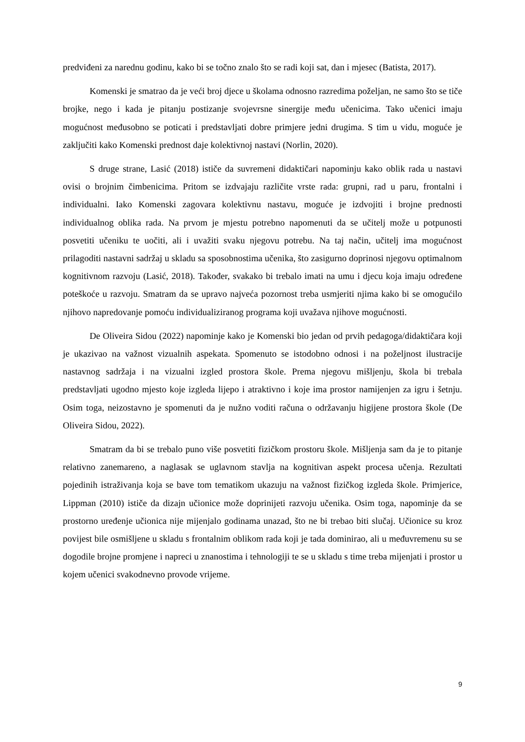predviđeni za narednu godinu, kako bi se točno znalo što se radi koji sat, dan i mjesec (Batista, 2017).
Komenski je smatrao da je veći broj djece u školama odnosno razredima poželjan, ne samo što se tiče brojke, nego i kada je pitanju postizanje svojevrsne sinergije među učenicima. Tako učenici imaju mogućnost međusobno se poticati i predstavljati dobre primjere jedni drugima. S tim u vidu, moguće je zaključiti kako Komenski prednost daje kolektivnoj nastavi (Norlin, 2020).
S druge strane, Lasić (2018) ističe da suvremeni didaktičari napominju kako oblik rada u nastavi ovisi o brojnim čimbenicima. Pritom se izdvajaju različite vrste rada: grupni, rad u paru, frontalni i individualni. Iako Komenski zagovara kolektivnu nastavu, moguće je izdvojiti i brojne prednosti individualnog oblika rada. Na prvom je mjestu potrebno napomenuti da se učitelj može u potpunosti posvetiti učeniku te uočiti, ali i uvažiti svaku njegovu potrebu. Na taj način, učitelj ima mogućnost prilagoditi nastavni sadržaj u skladu sa sposobnostima učenika, što zasigurno doprinosi njegovu optimalnom kognitivnom razvoju (Lasić, 2018). Također, svakako bi trebalo imati na umu i djecu koja imaju određene poteškoće u razvoju. Smatram da se upravo najveća pozornost treba usmjeriti njima kako bi se omogućilo njihovo napredovanje pomoću individualiziranog programa koji uvažava njihove mogućnosti.
De Oliveira Sidou (2022) napominje kako je Komenski bio jedan od prvih pedagoga/didaktičara koji je ukazivao na važnost vizualnih aspekata. Spomenuto se istodobno odnosi i na poželjnost ilustracije nastavnog sadržaja i na vizualni izgled prostora škole. Prema njegovu mišljenju, škola bi trebala predstavljati ugodno mjesto koje izgleda lijepo i atraktivno i koje ima prostor namijenjen za igru i šetnju. Osim toga, neizostavno je spomenuti da je nužno voditi računa o održavanju higijene prostora škole (De Oliveira Sidou, 2022).
Smatram da bi se trebalo puno više posvetiti fizičkom prostoru škole. Mišljenja sam da je to pitanje relativno zanemareno, a naglasak se uglavnom stavlja na kognitivan aspekt procesa učenja. Rezultati pojedinih istraživanja koja se bave tom tematikom ukazuju na važnost fizičkog izgleda škole. Primjerice, Lippman (2010) ističe da dizajn učionice može doprinijeti razvoju učenika. Osim toga, napominje da se prostorno uređenje učionica nije mijenjalo godinama unazad, što ne bi trebao biti slučaj. Učionice su kroz povijest bile osmišljene u skladu s frontalnim oblikom rada koji je tada dominirao, ali u međuvremenu su se dogodile brojne promjene i napreci u znanostima i tehnologiji te se u skladu s time treba mijenjati i prostor u kojem učenici svakodnevno provode vrijeme.
9